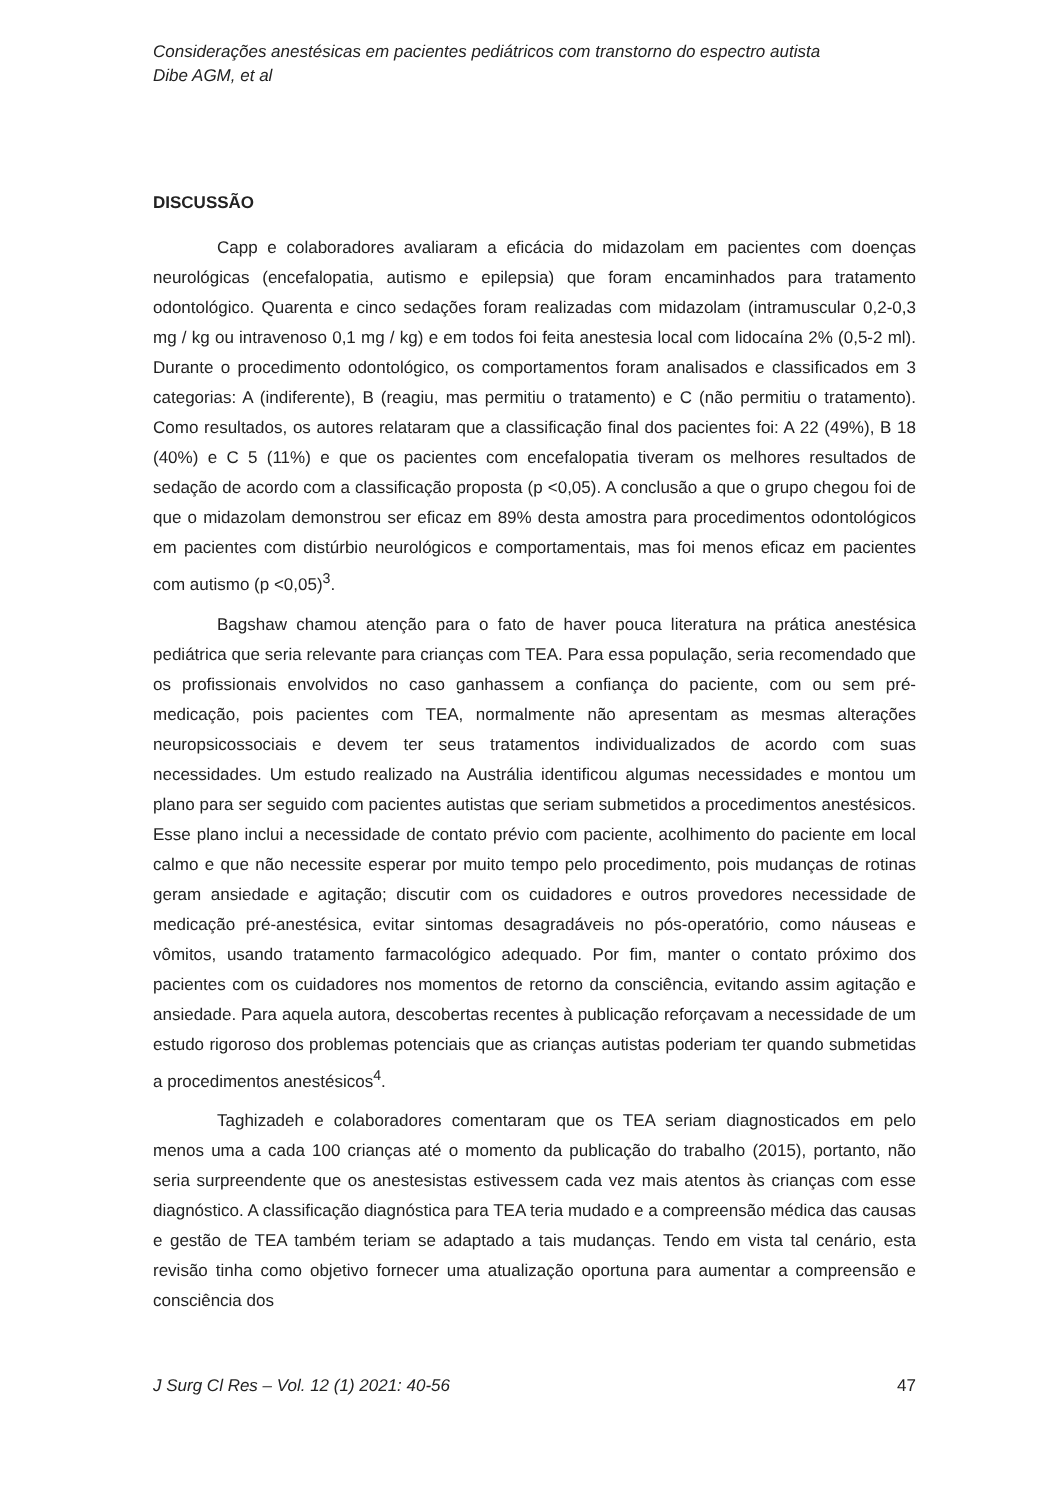Considerações anestésicas em pacientes pediátricos com transtorno do espectro autista
Dibe AGM, et al
DISCUSSÃO
Capp e colaboradores avaliaram a eficácia do midazolam em pacientes com doenças neurológicas (encefalopatia, autismo e epilepsia) que foram encaminhados para tratamento odontológico. Quarenta e cinco sedações foram realizadas com midazolam (intramuscular 0,2-0,3 mg / kg ou intravenoso 0,1 mg / kg) e em todos foi feita anestesia local com lidocaína 2% (0,5-2 ml). Durante o procedimento odontológico, os comportamentos foram analisados e classificados em 3 categorias: A (indiferente), B (reagiu, mas permitiu o tratamento) e C (não permitiu o tratamento). Como resultados, os autores relataram que a classificação final dos pacientes foi: A 22 (49%), B 18 (40%) e C 5 (11%) e que os pacientes com encefalopatia tiveram os melhores resultados de sedação de acordo com a classificação proposta (p <0,05). A conclusão a que o grupo chegou foi de que o midazolam demonstrou ser eficaz em 89% desta amostra para procedimentos odontológicos em pacientes com distúrbio neurológicos e comportamentais, mas foi menos eficaz em pacientes com autismo (p <0,05)<sup>3</sup>.
Bagshaw chamou atenção para o fato de haver pouca literatura na prática anestésica pediátrica que seria relevante para crianças com TEA. Para essa população, seria recomendado que os profissionais envolvidos no caso ganhassem a confiança do paciente, com ou sem pré-medicação, pois pacientes com TEA, normalmente não apresentam as mesmas alterações neuropsicossociais e devem ter seus tratamentos individualizados de acordo com suas necessidades. Um estudo realizado na Austrália identificou algumas necessidades e montou um plano para ser seguido com pacientes autistas que seriam submetidos a procedimentos anestésicos. Esse plano inclui a necessidade de contato prévio com paciente, acolhimento do paciente em local calmo e que não necessite esperar por muito tempo pelo procedimento, pois mudanças de rotinas geram ansiedade e agitação; discutir com os cuidadores e outros provedores necessidade de medicação pré-anestésica, evitar sintomas desagradáveis no pós-operatório, como náuseas e vômitos, usando tratamento farmacológico adequado. Por fim, manter o contato próximo dos pacientes com os cuidadores nos momentos de retorno da consciência, evitando assim agitação e ansiedade. Para aquela autora, descobertas recentes à publicação reforçavam a necessidade de um estudo rigoroso dos problemas potenciais que as crianças autistas poderiam ter quando submetidas a procedimentos anestésicos<sup>4</sup>.
Taghizadeh e colaboradores comentaram que os TEA seriam diagnosticados em pelo menos uma a cada 100 crianças até o momento da publicação do trabalho (2015), portanto, não seria surpreendente que os anestesistas estivessem cada vez mais atentos às crianças com esse diagnóstico. A classificação diagnóstica para TEA teria mudado e a compreensão médica das causas e gestão de TEA também teriam se adaptado a tais mudanças. Tendo em vista tal cenário, esta revisão tinha como objetivo fornecer uma atualização oportuna para aumentar a compreensão e consciência dos
J Surg Cl Res – Vol. 12 (1) 2021: 40-56 47